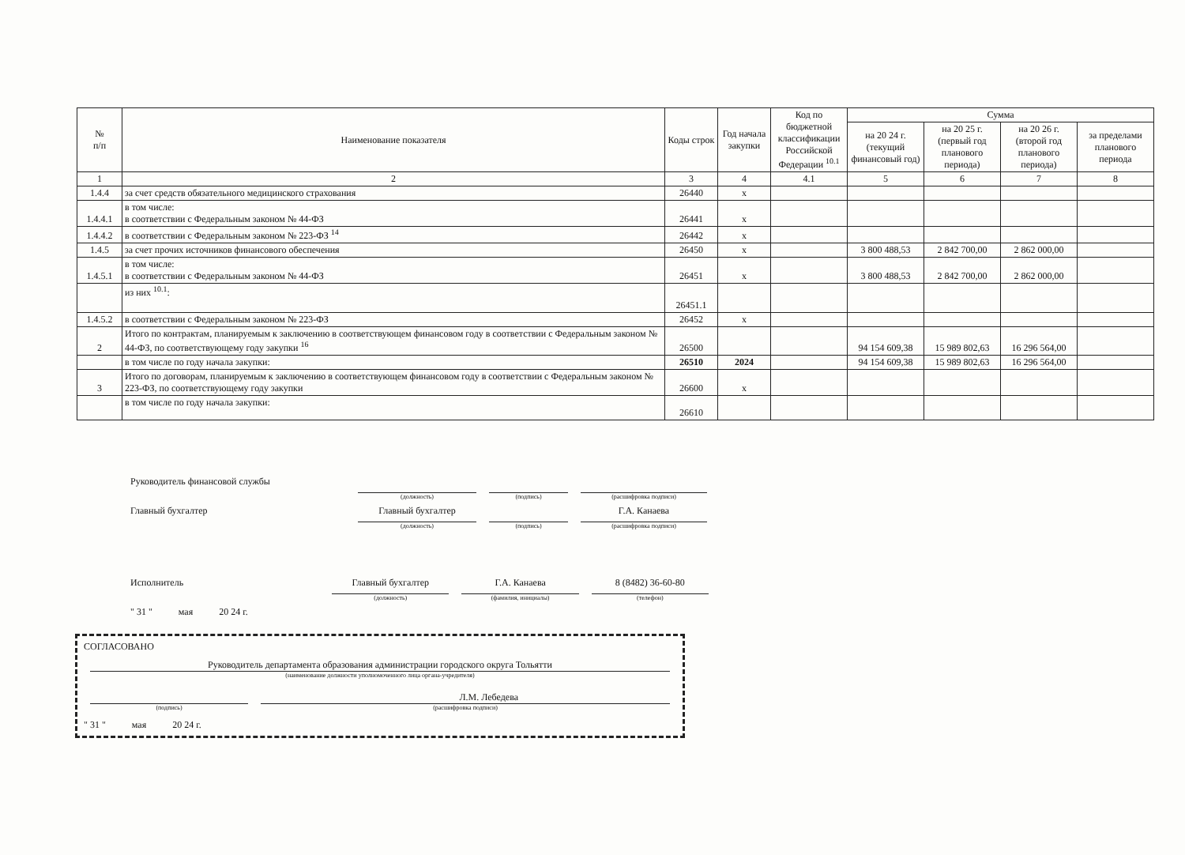| № п/п | Наименование показателя | Коды строк | Год начала закупки | Код по бюджетной классификации Российской Федерации <sup>10.1</sup> | Сумма | | | |
| --- | --- | --- | --- | --- | --- | --- | --- | --- |
| | | | | | на 20 24 г. (текущий финансовый год) | на 20 25 г. (первый год планового периода) | на 20 26 г. (второй год планового периода) | за пределами планового периода |
| 1 | 2 | 3 | 4 | 4.1 | 5 | 6 | 7 | 8 |
| 1.4.4 | за счет средств обязательного медицинского страхования | 26440 | х | | | | | |
| 1.4.4.1 | в том числе: в соответствии с Федеральным законом № 44-ФЗ | 26441 | х | | | | | |
| 1.4.4.2 | в соответствии с Федеральным законом № 223-ФЗ <sup>14</sup> | 26442 | х | | | | | |
| 1.4.5 | за счет прочих источников финансового обеспечения | 26450 | х | | 3 800 488,53 | 2 842 700,00 | 2 862 000,00 | |
| 1.4.5.1 | в том числе: в соответствии с Федеральным законом № 44-ФЗ | 26451 | х | | 3 800 488,53 | 2 842 700,00 | 2 862 000,00 | |
| | из них <sup>10.1</sup>: | 26451.1 | | | | | | |
| 1.4.5.2 | в соответствии с Федеральным законом № 223-ФЗ | 26452 | х | | | | | |
| 2 | Итого по контрактам, планируемым к заключению в соответствующем финансовом году в соответствии с Федеральным законом № 44-ФЗ, по соответствующему году закупки <sup>16</sup> | 26500 | | | 94 154 609,38 | 15 989 802,63 | 16 296 564,00 | |
| | в том числе по году начала закупки: | 26510 | 2024 | | 94 154 609,38 | 15 989 802,63 | 16 296 564,00 | |
| 3 | Итого по договорам, планируемым к заключению в соответствующем финансовом году в соответствии с Федеральным законом № 223-ФЗ, по соответствующему году закупки | 26600 | х | | | | | |
| | в том числе по году начала закупки: | 26610 | | | | | | |
Руководитель финансовой службы
(должность)
(подпись)
(расшифровка подписи)
Главный бухгалтер
Главный бухгалтер
Г.А. Канаева
(должность)
(подпись)
(расшифровка подписи)
Исполнитель
Главный бухгалтер
Г.А. Канаева
8 (8482) 36-60-80
(должность)
(фамилия, инициалы)
(телефон)
" 31 " мая 20 24 г.
СОГЛАСОВАНО
Руководитель департамента образования администрации городского округа Тольятти
(наименование должности уполномоченного лица органа-учредителя)
Л.М. Лебедева
(подпись) (расшифровка подписи)
" 31 " мая 20 24 г.